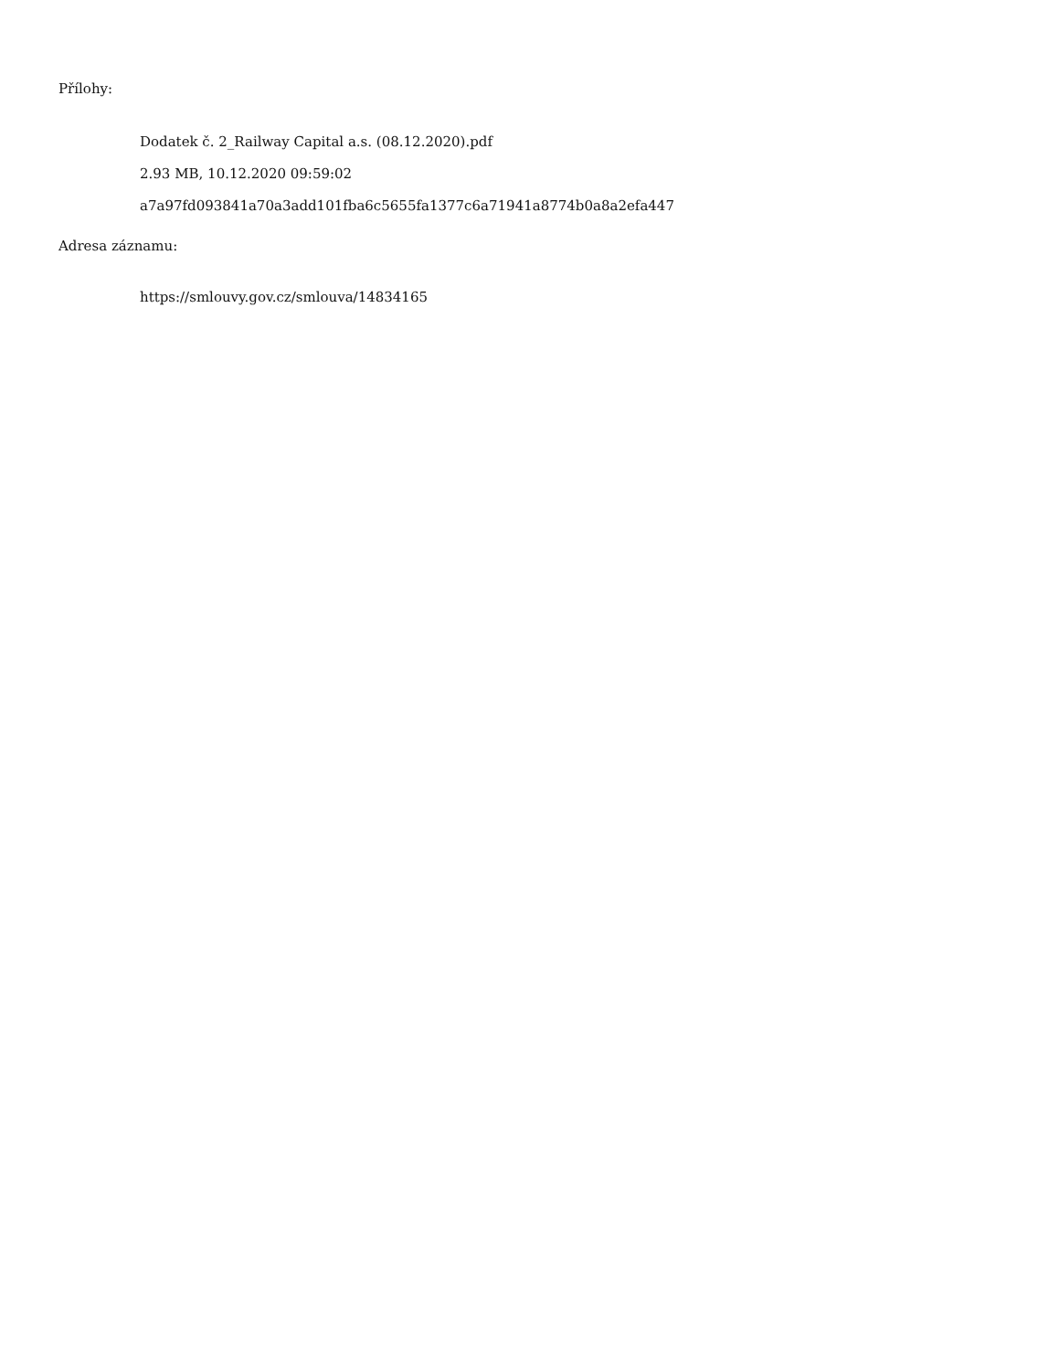Přílohy:
Dodatek č. 2_Railway Capital a.s. (08.12.2020).pdf
2.93 MB, 10.12.2020 09:59:02
a7a97fd093841a70a3add101fba6c5655fa1377c6a71941a8774b0a8a2efa447
Adresa záznamu:
https://smlouvy.gov.cz/smlouva/14834165